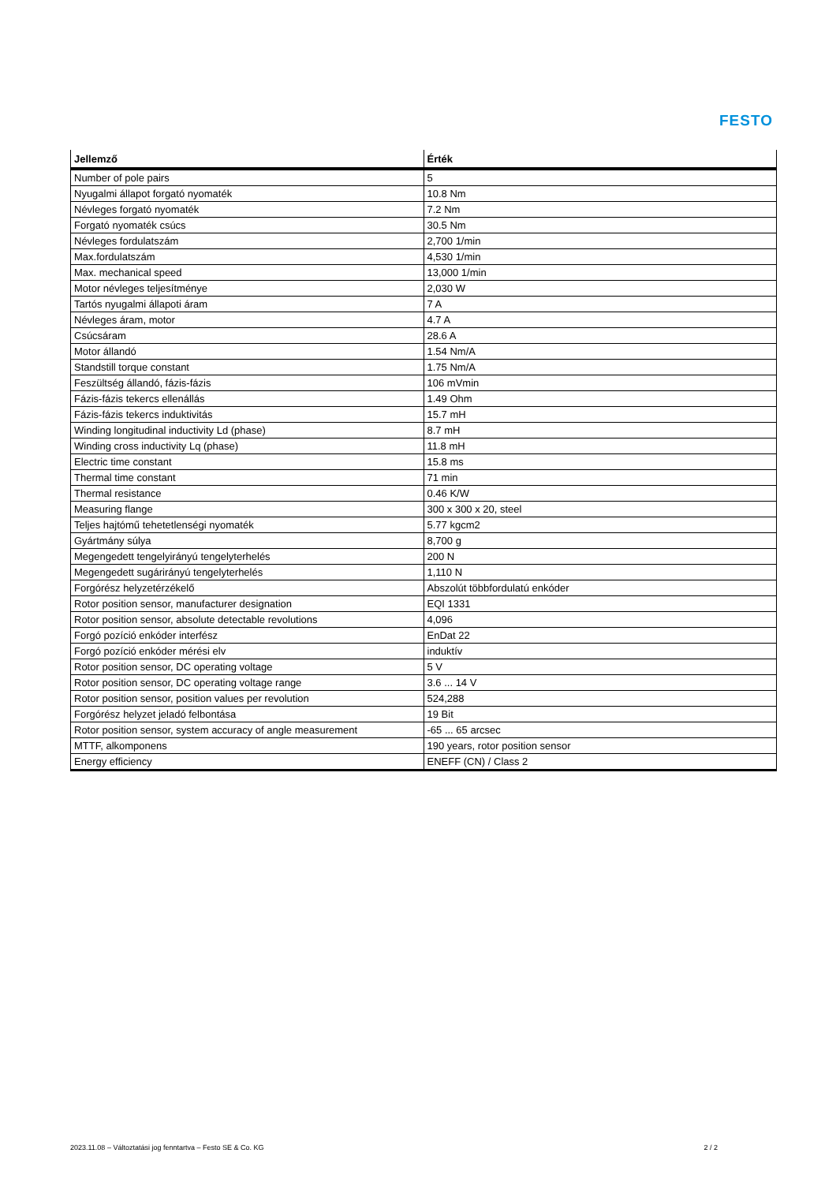FESTO
| Jellemző | Érték |
| --- | --- |
| Number of pole pairs | 5 |
| Nyugalmi állapot forgató nyomaték | 10.8 Nm |
| Névleges forgató nyomaték | 7.2 Nm |
| Forgató nyomaték csúcs | 30.5 Nm |
| Névleges fordulatszám | 2,700 1/min |
| Max.fordulatszám | 4,530 1/min |
| Max. mechanical speed | 13,000 1/min |
| Motor névleges teljesítménye | 2,030 W |
| Tartós nyugalmi állapoti áram | 7 A |
| Névleges áram, motor | 4.7 A |
| Csúcsáram | 28.6 A |
| Motor állandó | 1.54 Nm/A |
| Standstill torque constant | 1.75 Nm/A |
| Feszültség állandó, fázis-fázis | 106 mVmin |
| Fázis-fázis tekercs ellenállás | 1.49 Ohm |
| Fázis-fázis tekercs induktivitás | 15.7 mH |
| Winding longitudinal inductivity Ld (phase) | 8.7 mH |
| Winding cross inductivity Lq (phase) | 11.8 mH |
| Electric time constant | 15.8 ms |
| Thermal time constant | 71 min |
| Thermal resistance | 0.46 K/W |
| Measuring flange | 300 x 300 x 20, steel |
| Teljes hajtómű tehetetlenségi nyomaték | 5.77 kgcm2 |
| Gyártmány súlya | 8,700 g |
| Megengedett tengelyirányú tengelyterhelés | 200 N |
| Megengedett sugárirányú tengelyterhelés | 1,110 N |
| Forgórész helyzetérzékelő | Abszolút többfordulatú enkóder |
| Rotor position sensor, manufacturer designation | EQI 1331 |
| Rotor position sensor, absolute detectable revolutions | 4,096 |
| Forgó pozíció enkóder interfész | EnDat 22 |
| Forgó pozíció enkóder mérési elv | induktív |
| Rotor position sensor, DC operating voltage | 5 V |
| Rotor position sensor, DC operating voltage range | 3.6 ... 14 V |
| Rotor position sensor, position values per revolution | 524,288 |
| Forgórész helyzet jeladó felbontása | 19 Bit |
| Rotor position sensor, system accuracy of angle measurement | -65 ... 65 arcsec |
| MTTF, alkomponens | 190 years, rotor position sensor |
| Energy efficiency | ENEFF (CN) / Class 2 |
2023.11.08 – Változtatási jog fenntartva – Festo SE & Co. KG 2 / 2